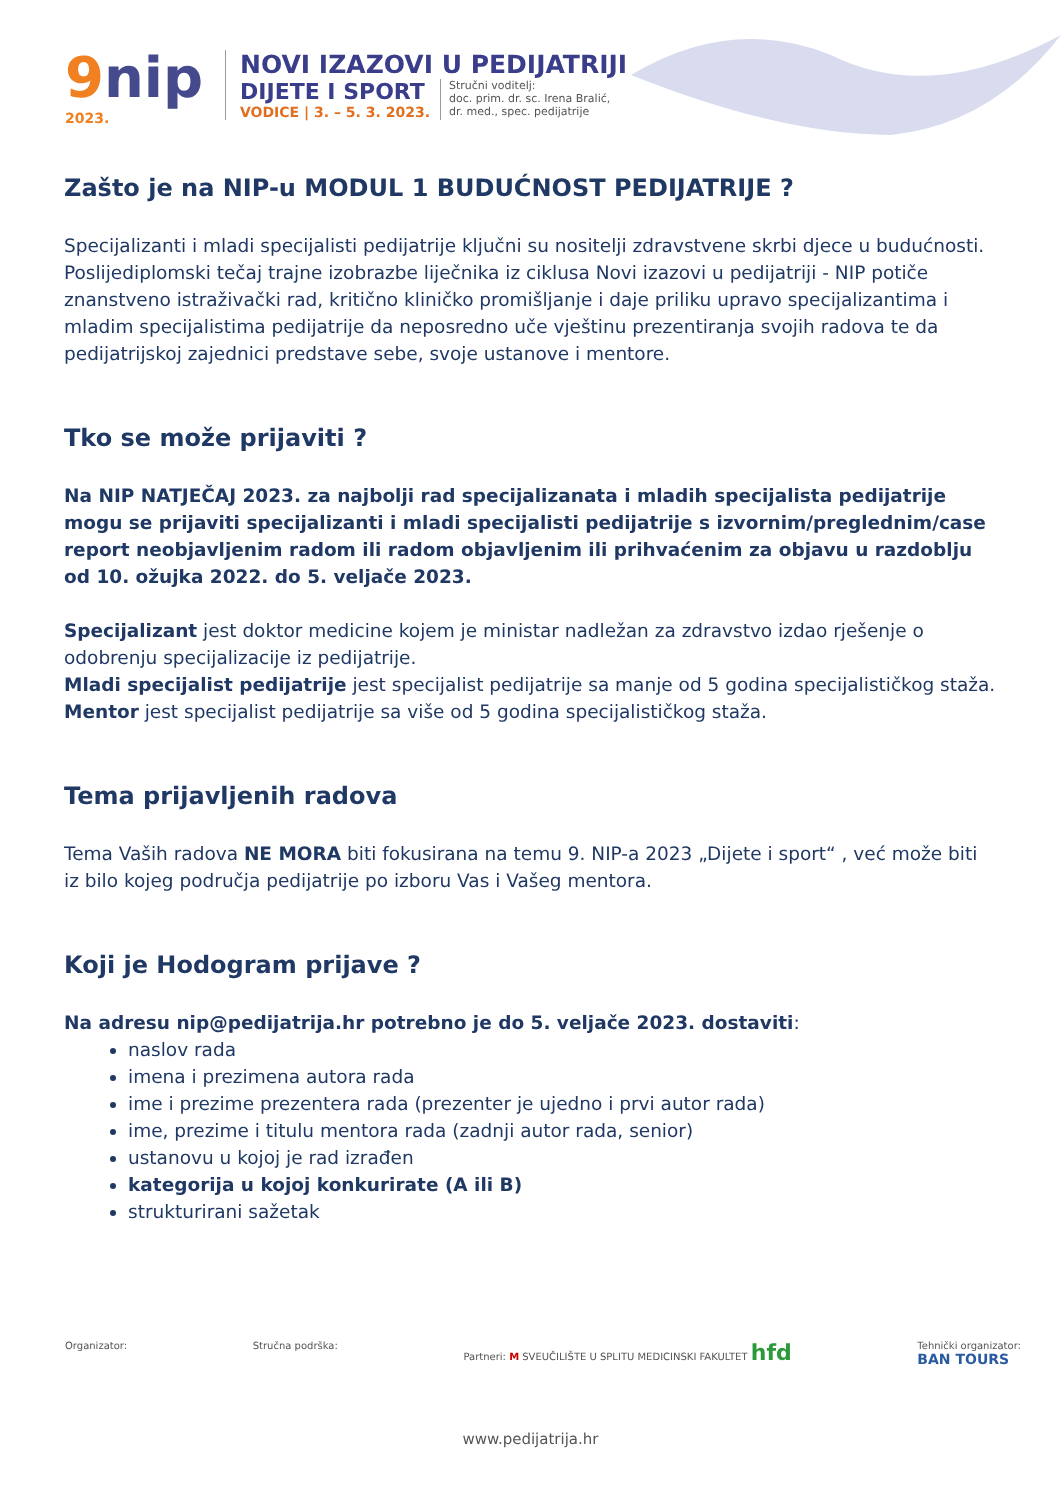9nip
2023.
NOVI IZAZOVI U PEDIJATRIJI
DIJETE I SPORT
VODICE | 3. – 5. 3. 2023.
Stručni voditelj:
doc. prim. dr. sc. Irena Bralić,
dr. med., spec. pedijatrije
Zašto je na NIP-u MODUL 1 BUDUĆNOST PEDIJATRIJE ?
Specijalizanti i mladi specijalisti pedijatrije ključni su nositelji zdravstvene skrbi djece u budućnosti. Poslijediplomski tečaj trajne izobrazbe liječnika iz ciklusa Novi izazovi u pedijatriji - NIP potiče znanstveno istraživački rad, kritično kliničko promišljanje i daje priliku upravo specijalizantima i mladim specijalistima pedijatrije da neposredno uče vještinu prezentiranja svojih radova te da pedijatrijskoj zajednici predstave sebe, svoje ustanove i mentore.
Tko se može prijaviti ?
Na NIP NATJEČAJ 2023. za najbolji rad specijalizanata i mladih specijalista pedijatrije mogu se prijaviti specijalizanti i mladi specijalisti pedijatrije s izvornim/preglednim/case report neobjavljenim radom ili radom objavljenim ili prihvaćenim za objavu u razdoblju od 10. ožujka 2022. do 5. veljače 2023.
Specijalizant jest doktor medicine kojem je ministar nadležan za zdravstvo izdao rješenje o odobrenju specijalizacije iz pedijatrije.
Mladi specijalist pedijatrije jest specijalist pedijatrije sa manje od 5 godina specijalističkog staža.
Mentor jest specijalist pedijatrije sa više od 5 godina specijalističkog staža.
Tema prijavljenih radova
Tema Vaših radova NE MORA biti fokusirana na temu 9. NIP-a 2023 „Dijete i sport“ , već može biti iz bilo kojeg područja pedijatrije po izboru Vas i Vašeg mentora.
Koji je Hodogram prijave ?
Na adresu nip@pedijatrija.hr potrebno je do 5. veljače 2023. dostaviti:
naslov rada
imena i prezimena autora rada
ime i prezime prezentera rada (prezenter je ujedno i prvi autor rada)
ime, prezime i titulu mentora rada (zadnji autor rada, senior)
ustanovu u kojoj je rad izrađen
kategorija u kojoj konkurirate (A ili B)
strukturirani sažetak
Organizator: Stručna podrška: Partneri: M SVEUČILIŠTE U SPLITU MEDICINSKI FAKULTET hfd
Tehnički organizator:
BAN TOURS
www.pedijatrija.hr